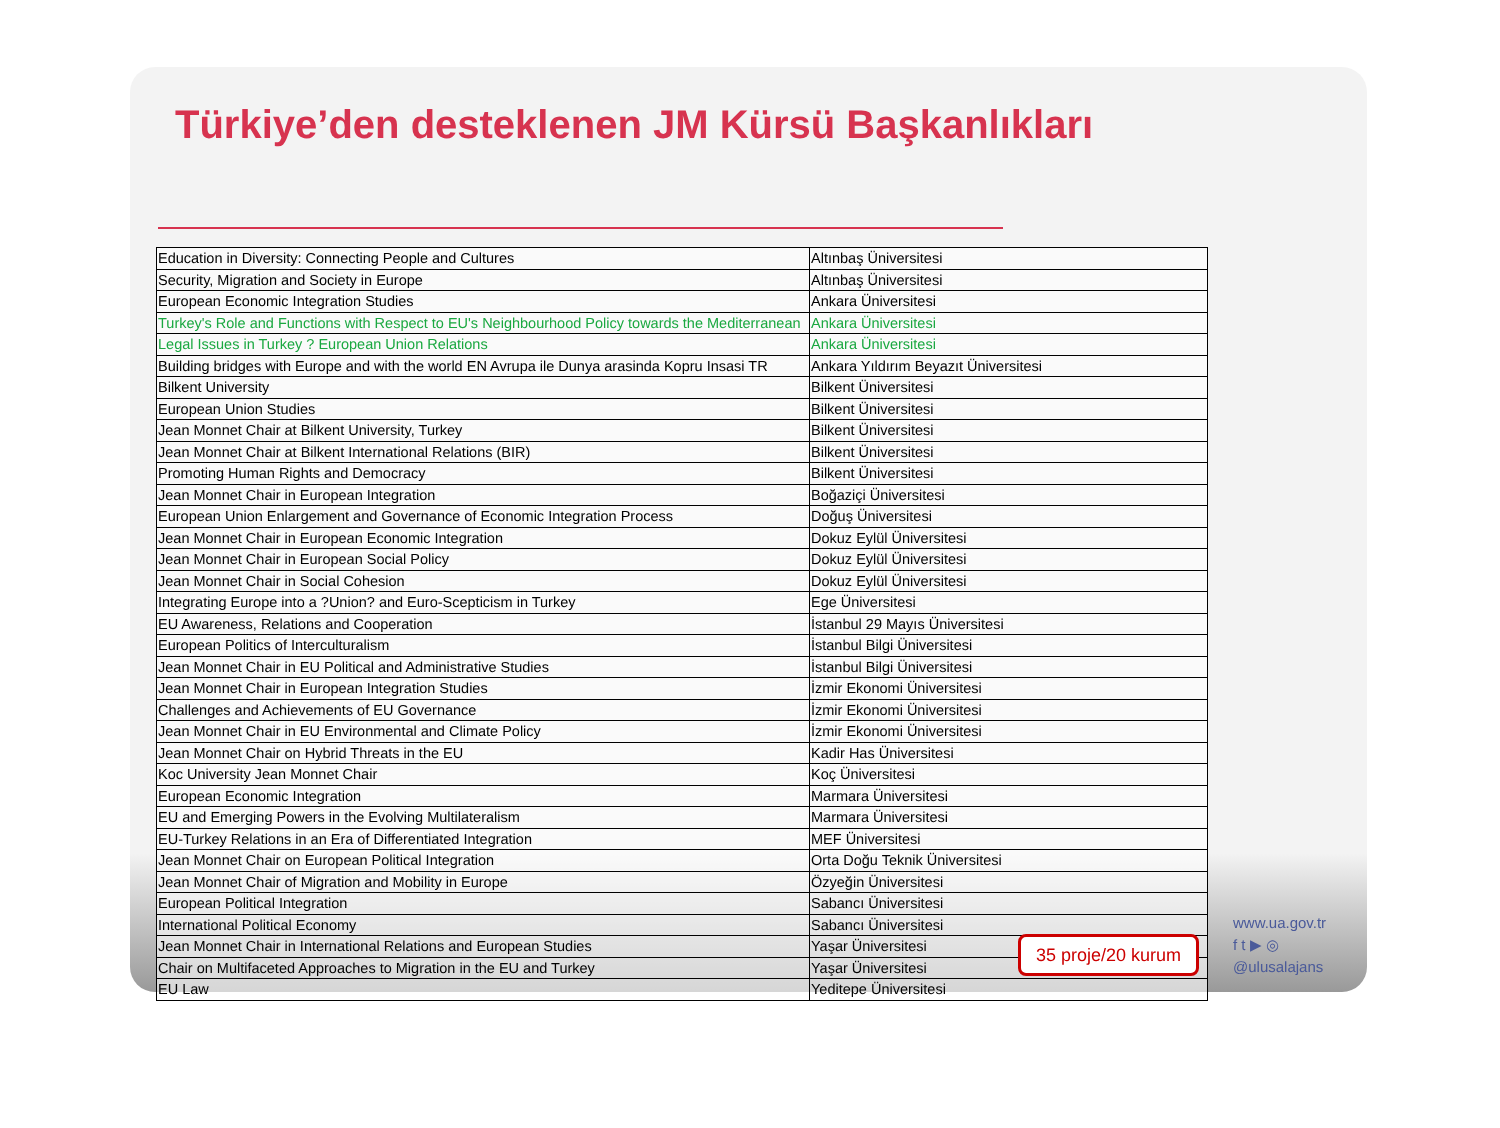Türkiye’den desteklenen JM Kürsü Başkanlıkları
| Education in Diversity: Connecting People and Cultures | Altınbaş Üniversitesi |
| Security, Migration and Society in Europe | Altınbaş Üniversitesi |
| European Economic Integration Studies | Ankara Üniversitesi |
| Turkey's Role and Functions with Respect to EU's Neighbourhood Policy towards the Mediterranean | Ankara Üniversitesi |
| Legal Issues in Turkey ? European Union Relations | Ankara Üniversitesi |
| Building bridges with Europe and with the world EN Avrupa ile Dunya arasinda Kopru Insasi TR | Ankara Yıldırım Beyazıt Üniversitesi |
| Bilkent University | Bilkent Üniversitesi |
| European Union Studies | Bilkent Üniversitesi |
| Jean Monnet Chair at Bilkent University, Turkey | Bilkent Üniversitesi |
| Jean Monnet Chair at Bilkent International Relations (BIR) | Bilkent Üniversitesi |
| Promoting Human Rights and Democracy | Bilkent Üniversitesi |
| Jean Monnet Chair in European Integration | Boğaziçi Üniversitesi |
| European Union Enlargement and Governance of Economic Integration Process | Doğuş Üniversitesi |
| Jean Monnet Chair in European Economic Integration | Dokuz Eylül Üniversitesi |
| Jean Monnet Chair in European Social Policy | Dokuz Eylül Üniversitesi |
| Jean Monnet Chair in Social Cohesion | Dokuz Eylül Üniversitesi |
| Integrating Europe into a ?Union? and Euro-Scepticism in Turkey | Ege Üniversitesi |
| EU Awareness, Relations and Cooperation | İstanbul 29 Mayıs Üniversitesi |
| European Politics of Interculturalism | İstanbul Bilgi Üniversitesi |
| Jean Monnet Chair in EU Political and Administrative Studies | İstanbul Bilgi Üniversitesi |
| Jean Monnet Chair in European Integration Studies | İzmir Ekonomi Üniversitesi |
| Challenges and Achievements of EU Governance | İzmir Ekonomi Üniversitesi |
| Jean Monnet Chair in EU Environmental and Climate Policy | İzmir Ekonomi Üniversitesi |
| Jean Monnet Chair on Hybrid Threats in the EU | Kadir Has Üniversitesi |
| Koc University Jean Monnet Chair | Koç Üniversitesi |
| European Economic Integration | Marmara Üniversitesi |
| EU and Emerging Powers in the Evolving Multilateralism | Marmara Üniversitesi |
| EU-Turkey Relations in an Era of Differentiated Integration | MEF Üniversitesi |
| Jean Monnet Chair on European Political Integration | Orta Doğu Teknik Üniversitesi |
| Jean Monnet Chair of Migration and Mobility in Europe | Özyeğin Üniversitesi |
| European Political Integration | Sabancı Üniversitesi |
| International Political Economy | Sabancı Üniversitesi |
| Jean Monnet Chair in International Relations and European Studies | Yaşar Üniversitesi |
| Chair on Multifaceted Approaches to Migration in the EU and Turkey | Yaşar Üniversitesi |
| EU Law | Yeditepe Üniversitesi |
35 proje/20 kurum
www.ua.gov.tr
f t ▶ ◎
@ulusalajans